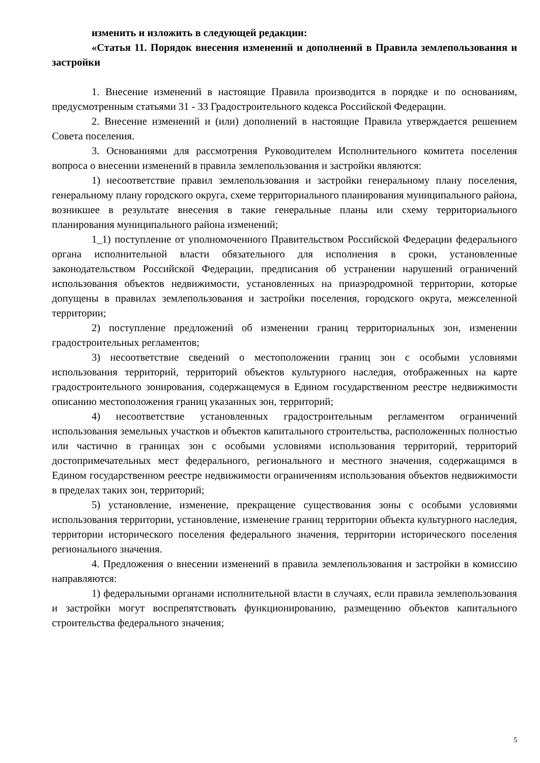изменить и изложить в следующей редакции:
«Статья 11. Порядок внесения изменений и дополнений в Правила землепользования и застройки
1. Внесение изменений в настоящие Правила производится в порядке и по основаниям, предусмотренным статьями 31 - 33 Градостроительного кодекса Российской Федерации.
2. Внесение изменений и (или) дополнений в настоящие Правила утверждается решением Совета поселения.
3. Основаниями для рассмотрения Руководителем Исполнительного комитета поселения вопроса о внесении изменений в правила землепользования и застройки являются:
1) несоответствие правил землепользования и застройки генеральному плану поселения, генеральному плану городского округа, схеме территориального планирования муниципального района, возникшее в результате внесения в такие генеральные планы или схему территориального планирования муниципального района изменений;
1_1) поступление от уполномоченного Правительством Российской Федерации федерального органа исполнительной власти обязательного для исполнения в сроки, установленные законодательством Российской Федерации, предписания об устранении нарушений ограничений использования объектов недвижимости, установленных на приаэродромной территории, которые допущены в правилах землепользования и застройки поселения, городского округа, межселенной территории;
2) поступление предложений об изменении границ территориальных зон, изменении градостроительных регламентов;
3) несоответствие сведений о местоположении границ зон с особыми условиями использования территорий, территорий объектов культурного наследия, отображенных на карте градостроительного зонирования, содержащемуся в Едином государственном реестре недвижимости описанию местоположения границ указанных зон, территорий;
4) несоответствие установленных градостроительным регламентом ограничений использования земельных участков и объектов капитального строительства, расположенных полностью или частично в границах зон с особыми условиями использования территорий, территорий достопримечательных мест федерального, регионального и местного значения, содержащимся в Едином государственном реестре недвижимости ограничениям использования объектов недвижимости в пределах таких зон, территорий;
5) установление, изменение, прекращение существования зоны с особыми условиями использования территории, установление, изменение границ территории объекта культурного наследия, территории исторического поселения федерального значения, территории исторического поселения регионального значения.
4. Предложения о внесении изменений в правила землепользования и застройки в комиссию направляются:
1) федеральными органами исполнительной власти в случаях, если правила землепользования и застройки могут воспрепятствовать функционированию, размещению объектов капитального строительства федерального значения;
5